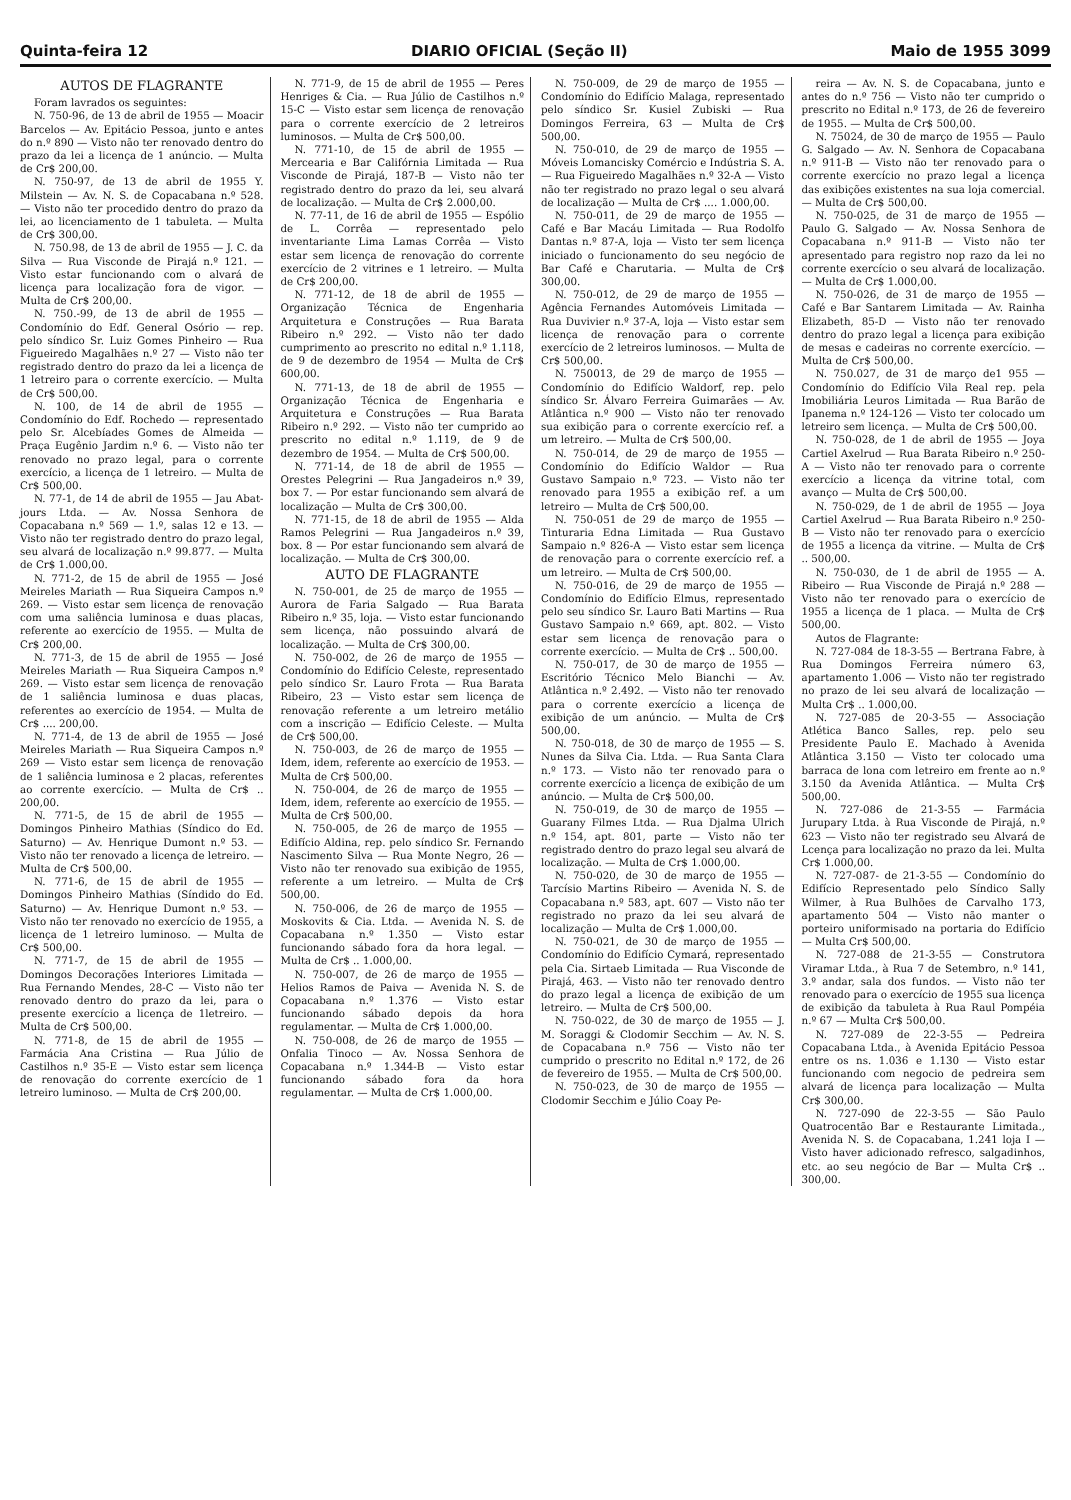Quinta-feira 12 DIARIO OFICIAL (Seção II) Maio de 1955 3099
AUTOS DE FLAGRANTE
Foram lavrados os seguintes:
N. 750-96, de 13 de abril de 1955 — Moacir Barcelos — Av. Epitácio Pessoa, junto e antes do n.º 890 — Visto não ter renovado dentro do prazo da lei a licença de 1 anúncio. — Multa de Cr$ 200,00.
N. 750-97, de 13 de abril de 1955 Y. Milstein — Av. N. S. de Copacabana n.º 528. — Visto não ter procedido dentro do prazo da lei, ao licenciamento de 1 tabuleta. — Multa de Cr$ 300,00.
N. 750.98, de 13 de abril de 1955 — J. C. da Silva — Rua Visconde de Pirajá n.º 121. — Visto estar funcionando com o alvará de licença para localização fora de vigor. — Multa de Cr$ 200,00.
N. 750.-99, de 13 de abril de 1955 — Condomínio do Edf. General Osório — rep. pelo síndico Sr. Luiz Gomes Pinheiro — Rua Figueiredo Magalhães n.º 27 — Visto não ter registrado dentro do prazo da lei a licença de 1 letreiro para o corrente exercício. — Multa de Cr$ 500,00.
N. 100, de 14 de abril de 1955 — Condomínio do Edf. Rochedo — representado pelo Sr. Alcebíades Gomes de Almeida — Praça Eugênio Jardim n.º 6. — Visto não ter renovado no prazo legal, para o corrente exercício, a licença de 1 letreiro. — Multa de Cr$ 500,00.
N. 77-1, de 14 de abril de 1955 — Jau Abat-jours Ltda. — Av. Nossa Senhora de Copacabana n.º 569 — 1.º, salas 12 e 13. — Visto não ter registrado dentro do prazo legal, seu alvará de localização n.º 99.877. — Multa de Cr$ 1.000,00.
N. 771-2, de 15 de abril de 1955 — José Meireles Mariath — Rua Siqueira Campos n.º 269. — Visto estar sem licença de renovação com uma saliência luminosa e duas placas, referente ao exercício de 1955. — Multa de Cr$ 200,00.
N. 771-3, de 15 de abril de 1955 — José Meireles Mariath — Rua Siqueira Campos n.º 269. — Visto estar sem licença de renovação de 1 saliência luminosa e duas placas, referentes ao exercício de 1954. — Multa de Cr$ .... 200,00.
N. 771-4, de 13 de abril de 1955 — José Meireles Mariath — Rua Siqueira Campos n.º 269 — Visto estar sem licença de renovação de 1 saliência luminosa e 2 placas, referentes ao corrente exercício. — Multa de Cr$ .. 200,00.
N. 771-5, de 15 de abril de 1955 — Domingos Pinheiro Mathias (Síndico do Ed. Saturno) — Av. Henrique Dumont n.º 53. — Visto não ter renovado a licença de letreiro. — Multa de Cr$ 500,00.
N. 771-6, de 15 de abril de 1955 — Domingos Pinheiro Mathias (Síndido do Ed. Saturno) — Av. Henrique Dumont n.º 53. — Visto não ter renovado no exercício de 1955, a licença de 1 letreiro luminoso. — Multa de Cr$ 500,00.
N. 771-7, de 15 de abril de 1955 — Domingos Decorações Interiores Limitada — Rua Fernando Mendes, 28-C — Visto não ter renovado dentro do prazo da lei, para o presente exercício a licença de 1letreiro. — Multa de Cr$ 500,00.
N. 771-8, de 15 de abril de 1955 — Farmácia Ana Cristina — Rua Júlio de Castilhos n.º 35-E — Visto estar sem licença de renovação do corrente exercício de 1 letreiro luminoso. — Multa de Cr$ 200,00.
N. 771-9, de 15 de abril de 1955 — Peres Henriges & Cia. — Rua Júlio de Castilhos n.º 15-C — Visto estar sem licença de renovação para o corrente exercício de 2 letreiros luminosos. — Multa de Cr$ 500,00.
N. 771-10, de 15 de abril de 1955 — Mercearia e Bar Califórnia Limitada — Rua Visconde de Pirajá, 187-B — Visto não ter registrado dentro do prazo da lei, seu alvará de localização. — Multa de Cr$ 2.000,00.
N. 77-11, de 16 de abril de 1955 — Espólio de L. Corrêa — representado pelo inventariante Lima Lamas Corrêa — Visto estar sem licença de renovação do corrente exercício de 2 vitrines e 1 letreiro. — Multa de Cr$ 200,00.
N. 771-12, de 18 de abril de 1955 — Organização Técnica de Engenharia Arquitetura e Construções — Rua Barata Ribeiro n.º 292. — Visto não ter dado cumprimento ao prescrito no edital n.º 1.118, de 9 de dezembro de 1954 — Multa de Cr$ 600,00.
N. 771-13, de 18 de abril de 1955 — Organização Técnica de Engenharia e Arquitetura e Construções — Rua Barata Ribeiro n.º 292. — Visto não ter cumprido ao prescrito no edital n.º 1.119, de 9 de dezembro de 1954. — Multa de Cr$ 500,00.
N. 771-14, de 18 de abril de 1955 — Orestes Pelegrini — Rua Jangadeiros n.º 39, box 7. — Por estar funcionando sem alvará de localização — Multa de Cr$ 300,00.
N. 771-15, de 18 de abril de 1955 — Alda Ramos Pelegrini — Rua Jangadeiros n.º 39, box. 8 — Por estar funcionando sem alvará de localização. — Multa de Cr$ 300,00.
AUTO DE FLAGRANTE
N. 750-001, de 25 de março de 1955 — Aurora de Faria Salgado — Rua Barata Ribeiro n.º 35, loja. — Visto estar funcionando sem licença, não possuindo alvará de localização. — Multa de Cr$ 300,00.
N. 750-002, de 26 de março de 1955 — Condomínio do Edifício Celeste, representado pelo síndico Sr. Lauro Frota — Rua Barata Ribeiro, 23 — Visto estar sem licença de renovação referente a um letreiro metálio com a inscrição — Edifício Celeste. — Multa de Cr$ 500,00.
N. 750-003, de 26 de março de 1955 — Idem, idem, referente ao exercício de 1953. — Multa de Cr$ 500,00.
N. 750-004, de 26 de março de 1955 — Idem, idem, referente ao exercício de 1955. — Multa de Cr$ 500,00.
N. 750-005, de 26 de março de 1955 — Edifício Aldina, rep. pelo síndico Sr. Fernando Nascimento Silva — Rua Monte Negro, 26 — Visto não ter renovado sua exibição de 1955, referente a um letreiro. — Multa de Cr$ 500,00.
N. 750-006, de 26 de março de 1955 — Moskovits & Cia. Ltda. — Avenida N. S. de Copacabana n.º 1.350 — Visto estar funcionando sábado fora da hora legal. — Multa de Cr$ .. 1.000,00.
N. 750-007, de 26 de março de 1955 — Helios Ramos de Paiva — Avenida N. S. de Copacabana n.º 1.376 — Visto estar funcionando sábado depois da hora regulamentar. — Multa de Cr$ 1.000,00.
N. 750-008, de 26 de março de 1955 — Onfalia Tinoco — Av. Nossa Senhora de Copacabana n.º 1.344-B — Visto estar funcionando sábado fora da hora regulamentar. — Multa de Cr$ 1.000,00.
N. 750-009, de 29 de março de 1955 — Condomínio do Edifício Malaga, representado pelo síndico Sr. Kusiel Zubiski — Rua Domingos Ferreira, 63 — Multa de Cr$ 500,00.
N. 750-010, de 29 de março de 1955 — Móveis Lomancisky Comércio e Indústria S. A. — Rua Figueiredo Magalhães n.º 32-A — Visto não ter registrado no prazo legal o seu alvará de localização — Multa de Cr$ .... 1.000,00.
N. 750-011, de 29 de março de 1955 — Café e Bar Macáu Limitada — Rua Rodolfo Dantas n.º 87-A, loja — Visto ter sem licença iniciado o funcionamento do seu negócio de Bar Café e Charutaria. — Multa de Cr$ 300,00.
N. 750-012, de 29 de março de 1955 — Agência Fernandes Automóveis Limitada — Rua Duvivier n.º 37-A, loja — Visto estar sem licença de renovação para o corrente exercício de 2 letreiros luminosos. — Multa de Cr$ 500,00.
N. 750013, de 29 de março de 1955 — Condomínio do Edifício Waldorf, rep. pelo síndico Sr. Álvaro Ferreira Guimarães — Av. Atlântica n.º 900 — Visto não ter renovado sua exibição para o corrente exercício ref. a um letreiro. — Multa de Cr$ 500,00.
N. 750-014, de 29 de março de 1955 — Condomínio do Edifício Waldor — Rua Gustavo Sampaio n.º 723. — Visto não ter renovado para 1955 a exibição ref. a um letreiro — Multa de Cr$ 500,00.
N. 750-051 de 29 de março de 1955 — Tinturaria Edna Limitada — Rua Gustavo Sampaio n.º 826-A — Visto estar sem licença de renovação para o corrente exercício ref. a um letreiro. — Multa de Cr$ 500,00.
N. 750-016, de 29 de março de 1955 — Condomínio do Edifício Elmus, representado pelo seu síndico Sr. Lauro Bati Martins — Rua Gustavo Sampaio n.º 669, apt. 802. — Visto estar sem licença de renovação para o corrente exercício. — Multa de Cr$ .. 500,00.
N. 750-017, de 30 de março de 1955 — Escritório Técnico Melo Bianchi — Av. Atlântica n.º 2.492. — Visto não ter renovado para o corrente exercício a licença de exibição de um anúncio. — Multa de Cr$ 500,00.
N. 750-018, de 30 de março de 1955 — S. Nunes da Silva Cia. Ltda. — Rua Santa Clara n.º 173. — Visto não ter renovado para o corrente exercício a licença de exibição de um anúncio. — Multa de Cr$ 500,00.
N. 750-019, de 30 de março de 1955 — Guarany Filmes Ltda. — Rua Djalma Ulrich n.º 154, apt. 801, parte — Visto não ter registrado dentro do prazo legal seu alvará de localização. — Multa de Cr$ 1.000,00.
N. 750-020, de 30 de março de 1955 — Tarcísio Martins Ribeiro — Avenida N. S. de Copacabana n.º 583, apt. 607 — Visto não ter registrado no prazo da lei seu alvará de localização — Multa de Cr$ 1.000,00.
N. 750-021, de 30 de março de 1955 — Condomínio do Edifício Cymará, representado pela Cia. Sirtaeb Limitada — Rua Visconde de Pirajá, 463. — Visto não ter renovado dentro do prazo legal a licença de exibição de um letreiro. — Multa de Cr$ 500,00.
N. 750-022, de 30 de março de 1955 — J. M. Soraggi & Clodomir Secchim — Av. N. S. de Copacabana n.º 756 — Visto não ter cumprido o prescrito no Edital n.º 172, de 26 de fevereiro de 1955. — Multa de Cr$ 500,00.
N. 750-023, de 30 de março de 1955 — Clodomir Secchim e Júlio Coay Pe-
reira — Av. N. S. de Copacabana, junto e antes do n.º 756 — Visto não ter cumprido o prescrito no Edital n.º 173, de 26 de fevereiro de 1955. — Multa de Cr$ 500,00.
N. 75024, de 30 de março de 1955 — Paulo G. Salgado — Av. N. Senhora de Copacabana n.º 911-B — Visto não ter renovado para o corrente exercício no prazo legal a licença das exibições existentes na sua loja comercial. — Multa de Cr$ 500,00.
N. 750-025, de 31 de março de 1955 — Paulo G. Salgado — Av. Nossa Senhora de Copacabana n.º 911-B — Visto não ter apresentado para registro nop razo da lei no corrente exercício o seu alvará de localização. — Multa de Cr$ 1.000,00.
N. 750-026, de 31 de março de 1955 — Café e Bar Santarem Limitada — Av. Rainha Elizabeth, 85-D — Visto não ter renovado dentro do prazo legal a licença para exibição de mesas e cadeiras no corrente exercício. — Multa de Cr$ 500,00.
N. 750.027, de 31 de março de1 955 — Condomínio do Edifício Vila Real rep. pela Imobiliária Leuros Limitada — Rua Barão de Ipanema n.º 124-126 — Visto ter colocado um letreiro sem licença. — Multa de Cr$ 500,00.
N. 750-028, de 1 de abril de 1955 — Joya Cartiel Axelrud — Rua Barata Ribeiro n.º 250-A — Visto não ter renovado para o corrente exercício a licença da vitrine total, com avanço — Multa de Cr$ 500,00.
N. 750-029, de 1 de abril de 1955 — Joya Cartiel Axelrud — Rua Barata Ribeiro n.º 250-B — Visto não ter renovado para o exercício de 1955 a licença da vitrine. — Multa de Cr$ .. 500,00.
N. 750-030, de 1 de abril de 1955 — A. Ribeiro — Rua Visconde de Pirajá n.º 288 — Visto não ter renovado para o exercício de 1955 a licença de 1 placa. — Multa de Cr$ 500,00.
Autos de Flagrante:
N. 727-084 de 18-3-55 — Bertrana Fabre, à Rua Domingos Ferreira número 63, apartamento 1.006 — Visto não ter registrado no prazo de lei seu alvará de localização — Multa Cr$ .. 1.000,00.
N. 727-085 de 20-3-55 — Associação Atlética Banco Salles, rep. pelo seu Presidente Paulo E. Machado à Avenida Atlântica 3.150 — Visto ter colocado uma barraca de lona com letreiro em frente ao n.º 3.150 da Avenida Atlântica. — Multa Cr$ 500,00.
N. 727-086 de 21-3-55 — Farmácia Jurupary Ltda. à Rua Visconde de Pirajá, n.º 623 — Visto não ter registrado seu Alvará de Lcença para localização no prazo da lei. Multa Cr$ 1.000,00.
N. 727-087- de 21-3-55 — Condomínio do Edifício Representado pelo Síndico Sally Wilmer, à Rua Bulhões de Carvalho 173, apartamento 504 — Visto não manter o porteiro uniformisado na portaria do Edifício — Multa Cr$ 500,00.
N. 727-088 de 21-3-55 — Construtora Viramar Ltda., à Rua 7 de Setembro, n.º 141, 3.º andar, sala dos fundos. — Visto não ter renovado para o exercício de 1955 sua licença de exibição da tabuleta à Rua Raul Pompéia n.º 67 — Multa Cr$ 500,00.
N. 727-089 de 22-3-55 — Pedreira Copacabana Ltda., à Avenida Epitácio Pessoa entre os ns. 1.036 e 1.130 — Visto estar funcionando com negocio de pedreira sem alvará de licença para localização — Multa Cr$ 300,00.
N. 727-090 de 22-3-55 — São Paulo Quatrocentão Bar e Restaurante Limitada., Avenida N. S. de Copacabana, 1.241 loja I — Visto haver adicionado refresco, salgadinhos, etc. ao seu negócio de Bar — Multa Cr$ .. 300,00.